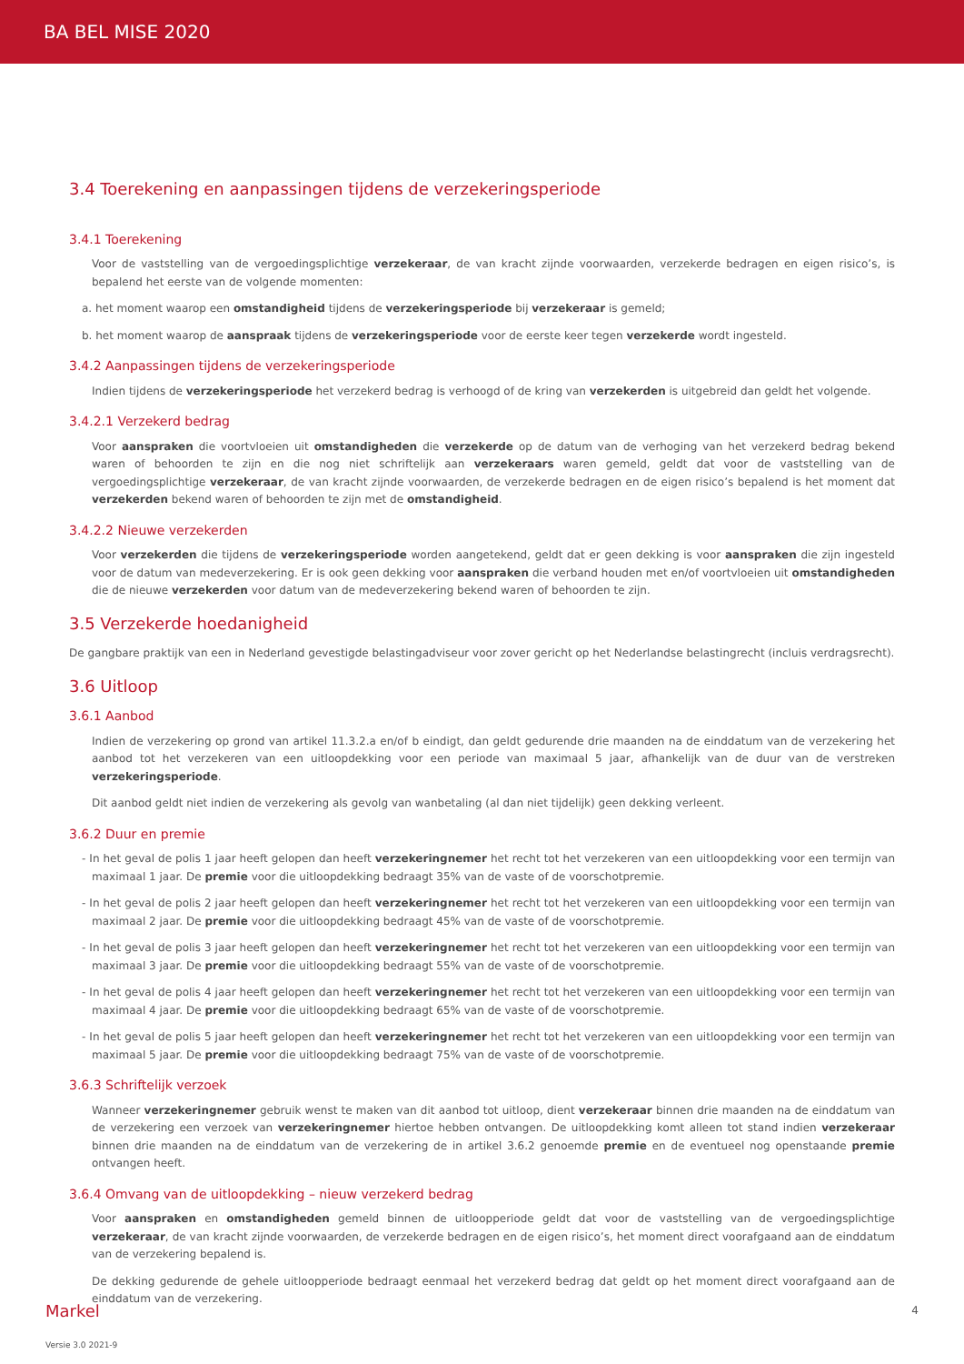BA BEL MISE 2020
3.4 Toerekening en aanpassingen tijdens de verzekeringsperiode
3.4.1 Toerekening
Voor de vaststelling van de vergoedingsplichtige verzekeraar, de van kracht zijnde voorwaarden, verzekerde bedragen en eigen risico’s, is bepalend het eerste van de volgende momenten:
a. het moment waarop een omstandigheid tijdens de verzekeringsperiode bij verzekeraar is gemeld;
b. het moment waarop de aanspraak tijdens de verzekeringsperiode voor de eerste keer tegen verzekerde wordt ingesteld.
3.4.2 Aanpassingen tijdens de verzekeringsperiode
Indien tijdens de verzekeringsperiode het verzekerd bedrag is verhoogd of de kring van verzekerden is uitgebreid dan geldt het volgende.
3.4.2.1 Verzekerd bedrag
Voor aanspraken die voortvloeien uit omstandigheden die verzekerde op de datum van de verhoging van het verzekerd bedrag bekend waren of behoorden te zijn en die nog niet schriftelijk aan verzekeraars waren gemeld, geldt dat voor de vaststelling van de vergoedingsplichtige verzekeraar, de van kracht zijnde voorwaarden, de verzekerde bedragen en de eigen risico’s bepalend is het moment dat verzekerden bekend waren of behoorden te zijn met de omstandigheid.
3.4.2.2 Nieuwe verzekerden
Voor verzekerden die tijdens de verzekeringsperiode worden aangetekend, geldt dat er geen dekking is voor aanspraken die zijn ingesteld voor de datum van medeverzekering. Er is ook geen dekking voor aanspraken die verband houden met en/of voortvloeien uit omstandigheden die de nieuwe verzekerden voor datum van de medeverzekering bekend waren of behoorden te zijn.
3.5 Verzekerde hoedanigheid
De gangbare praktijk van een in Nederland gevestigde belastingadviseur voor zover gericht op het Nederlandse belastingrecht (incluis verdragsrecht).
3.6 Uitloop
3.6.1 Aanbod
Indien de verzekering op grond van artikel 11.3.2.a en/of b eindigt, dan geldt gedurende drie maanden na de einddatum van de verzekering het aanbod tot het verzekeren van een uitloopdekking voor een periode van maximaal 5 jaar, afhankelijk van de duur van de verstreken verzekeringsperiode.
Dit aanbod geldt niet indien de verzekering als gevolg van wanbetaling (al dan niet tijdelijk) geen dekking verleent.
3.6.2 Duur en premie
- In het geval de polis 1 jaar heeft gelopen dan heeft verzekeringnemer het recht tot het verzekeren van een uitloopdekking voor een termijn van maximaal 1 jaar. De premie voor die uitloopdekking bedraagt 35% van de vaste of de voorschotpremie.
- In het geval de polis 2 jaar heeft gelopen dan heeft verzekeringnemer het recht tot het verzekeren van een uitloopdekking voor een termijn van maximaal 2 jaar. De premie voor die uitloopdekking bedraagt 45% van de vaste of de voorschotpremie.
- In het geval de polis 3 jaar heeft gelopen dan heeft verzekeringnemer het recht tot het verzekeren van een uitloopdekking voor een termijn van maximaal 3 jaar. De premie voor die uitloopdekking bedraagt 55% van de vaste of de voorschotpremie.
- In het geval de polis 4 jaar heeft gelopen dan heeft verzekeringnemer het recht tot het verzekeren van een uitloopdekking voor een termijn van maximaal 4 jaar. De premie voor die uitloopdekking bedraagt 65% van de vaste of de voorschotpremie.
- In het geval de polis 5 jaar heeft gelopen dan heeft verzekeringnemer het recht tot het verzekeren van een uitloopdekking voor een termijn van maximaal 5 jaar. De premie voor die uitloopdekking bedraagt 75% van de vaste of de voorschotpremie.
3.6.3 Schriftelijk verzoek
Wanneer verzekeringnemer gebruik wenst te maken van dit aanbod tot uitloop, dient verzekeraar binnen drie maanden na de einddatum van de verzekering een verzoek van verzekeringnemer hiertoe hebben ontvangen. De uitloopdekking komt alleen tot stand indien verzekeraar binnen drie maanden na de einddatum van de verzekering de in artikel 3.6.2 genoemde premie en de eventueel nog openstaande premie ontvangen heeft.
3.6.4 Omvang van de uitloopdekking – nieuw verzekerd bedrag
Voor aanspraken en omstandigheden gemeld binnen de uitloopperiode geldt dat voor de vaststelling van de vergoedingsplichtige verzekeraar, de van kracht zijnde voorwaarden, de verzekerde bedragen en de eigen risico’s, het moment direct voorafgaand aan de einddatum van de verzekering bepalend is.
De dekking gedurende de gehele uitloopperiode bedraagt eenmaal het verzekerd bedrag dat geldt op het moment direct voorafgaand aan de einddatum van de verzekering.
4
Markel
Versie 3.0 2021-9